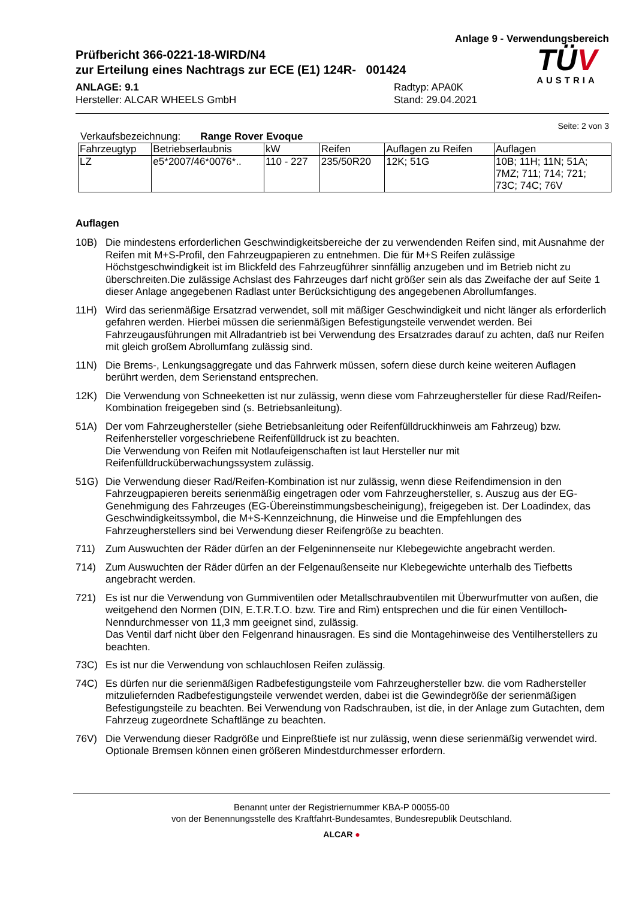Anlage 9 - Verwendungsbereich
Prüfbericht 366-0221-18-WIRD/N4
zur Erteilung eines Nachtrags zur ECE (E1) 124R- 001424
ANLAGE: 9.1
Hersteller: ALCAR WHEELS GmbH
Radtyp: APA0K
Stand: 29.04.2021
TÜV
AUSTRIA
Seite: 2 von 3
Verkaufsbezeichnung: Range Rover Evoque
| Fahrzeugtyp | Betriebserlaubnis | kW | Reifen | Auflagen zu Reifen | Auflagen |
| --- | --- | --- | --- | --- | --- |
| LZ | e5*2007/46*0076*.. | 110 - 227 | 235/50R20 | 12K; 51G | 10B; 11H; 11N; 51A; 7MZ; 711; 714; 721; 73C; 74C; 76V |
Auflagen
10B) Die mindestens erforderlichen Geschwindigkeitsbereiche der zu verwendenden Reifen sind, mit Ausnahme der Reifen mit M+S-Profil, den Fahrzeugpapieren zu entnehmen. Die für M+S Reifen zulässige Höchstgeschwindigkeit ist im Blickfeld des Fahrzeugführer sinnfällig anzugeben und im Betrieb nicht zu überschreiten.Die zulässige Achslast des Fahrzeuges darf nicht größer sein als das Zweifache der auf Seite 1 dieser Anlage angegebenen Radlast unter Berücksichtigung des angegebenen Abrollumfanges.
11H) Wird das serienmäßige Ersatzrad verwendet, soll mit mäßiger Geschwindigkeit und nicht länger als erforderlich gefahren werden. Hierbei müssen die serienmäßigen Befestigungsteile verwendet werden. Bei Fahrzeugausführungen mit Allradantrieb ist bei Verwendung des Ersatzrades darauf zu achten, daß nur Reifen mit gleich großem Abrollumfang zulässig sind.
11N) Die Brems-, Lenkungsaggregate und das Fahrwerk müssen, sofern diese durch keine weiteren Auflagen berührt werden, dem Serienstand entsprechen.
12K) Die Verwendung von Schneeketten ist nur zulässig, wenn diese vom Fahrzeughersteller für diese Rad/Reifen-Kombination freigegeben sind (s. Betriebsanleitung).
51A) Der vom Fahrzeughersteller (siehe Betriebsanleitung oder Reifenfülldruckhinweis am Fahrzeug) bzw. Reifenhersteller vorgeschriebene Reifenfülldruck ist zu beachten.
Die Verwendung von Reifen mit Notlaufeigenschaften ist laut Hersteller nur mit Reifenfülldrucküberwachungssystem zulässig.
51G) Die Verwendung dieser Rad/Reifen-Kombination ist nur zulässig, wenn diese Reifendimension in den Fahrzeugpapieren bereits serienmäßig eingetragen oder vom Fahrzeughersteller, s. Auszug aus der EG-Genehmigung des Fahrzeuges (EG-Übereinstimmungsbescheinigung), freigegeben ist. Der Loadindex, das Geschwindigkeitssymbol, die M+S-Kennzeichnung, die Hinweise und die Empfehlungen des Fahrzeugherstellers sind bei Verwendung dieser Reifengröße zu beachten.
711) Zum Auswuchten der Räder dürfen an der Felgeninnenseite nur Klebegewichte angebracht werden.
714) Zum Auswuchten der Räder dürfen an der Felgenaußenseite nur Klebegewichte unterhalb des Tiefbetts angebracht werden.
721) Es ist nur die Verwendung von Gummiventilen oder Metallschraubventilen mit Überwurfmutter von außen, die weitgehend den Normen (DIN, E.T.R.T.O. bzw. Tire and Rim) entsprechen und die für einen Ventilloch-Nenndurchmesser von 11,3 mm geeignet sind, zulässig.
Das Ventil darf nicht über den Felgenrand hinausragen. Es sind die Montagehinweise des Ventilherstellers zu beachten.
73C) Es ist nur die Verwendung von schlauchlosen Reifen zulässig.
74C) Es dürfen nur die serienmäßigen Radbefestigungsteile vom Fahrzeughersteller bzw. die vom Radhersteller mitzuliefernden Radbefestigungsteile verwendet werden, dabei ist die Gewindegröße der serienmäßigen Befestigungsteile zu beachten. Bei Verwendung von Radschrauben, ist die, in der Anlage zum Gutachten, dem Fahrzeug zugeordnete Schaftlänge zu beachten.
76V) Die Verwendung dieser Radgröße und Einpreßtiefe ist nur zulässig, wenn diese serienmäßig verwendet wird. Optionale Bremsen können einen größeren Mindestdurchmesser erfordern.
Benannt unter der Registriernummer KBA-P 00055-00
von der Benennungsstelle des Kraftfahrt-Bundesamtes, Bundesrepublik Deutschland.
ALCAR ●